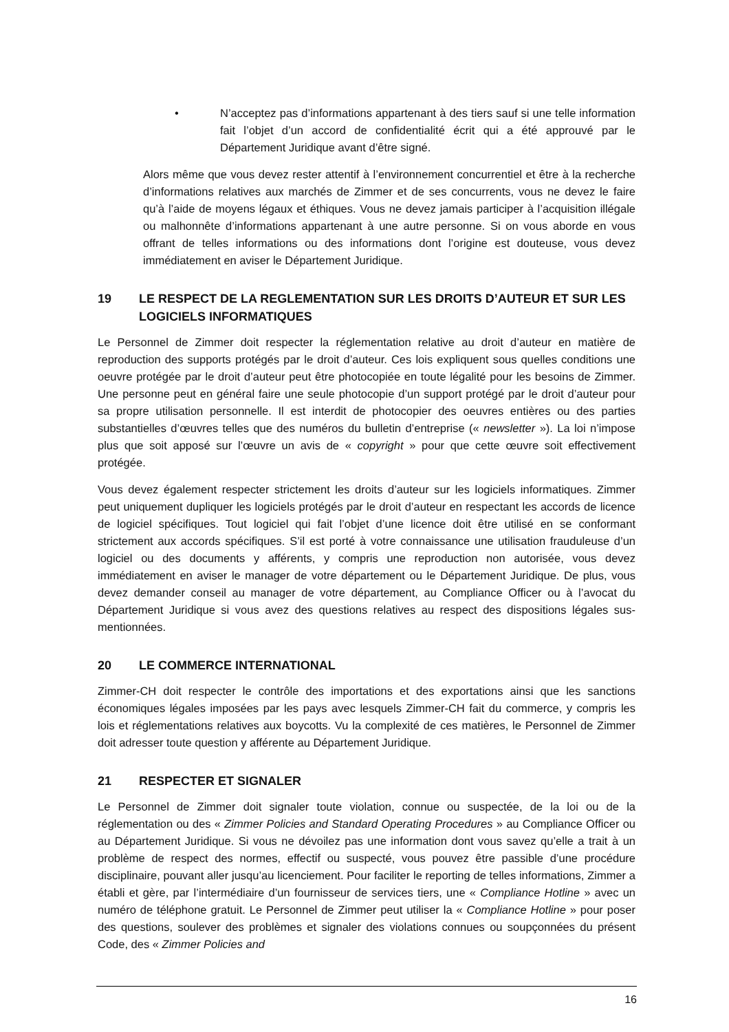• N’acceptez pas d’informations appartenant à des tiers sauf si une telle information fait l’objet d’un accord de confidentialité écrit qui a été approuvé par le Département Juridique avant d’être signé.
Alors même que vous devez rester attentif à l’environnement concurrentiel et être à la recherche d’informations relatives aux marchés de Zimmer et de ses concurrents, vous ne devez le faire qu’à l’aide de moyens légaux et éthiques. Vous ne devez jamais participer à l’acquisition illégale ou malhonnête d’informations appartenant à une autre personne. Si on vous aborde en vous offrant de telles informations ou des informations dont l’origine est douteuse, vous devez immédiatement en aviser le Département Juridique.
19 LE RESPECT DE LA REGLEMENTATION SUR LES DROITS D’AUTEUR ET SUR LES LOGICIELS INFORMATIQUES
Le Personnel de Zimmer doit respecter la réglementation relative au droit d’auteur en matière de reproduction des supports protégés par le droit d’auteur. Ces lois expliquent sous quelles conditions une oeuvre protégée par le droit d’auteur peut être photocopiée en toute légalité pour les besoins de Zimmer. Une personne peut en général faire une seule photocopie d’un support protégé par le droit d’auteur pour sa propre utilisation personnelle. Il est interdit de photocopier des oeuvres entières ou des parties substantielles d’œuvres telles que des numéros du bulletin d’entreprise (« newsletter »). La loi n’impose plus que soit apposé sur l’œuvre un avis de « copyright » pour que cette œuvre soit effectivement protégée.
Vous devez également respecter strictement les droits d’auteur sur les logiciels informatiques. Zimmer peut uniquement dupliquer les logiciels protégés par le droit d’auteur en respectant les accords de licence de logiciel spécifiques. Tout logiciel qui fait l’objet d’une licence doit être utilisé en se conformant strictement aux accords spécifiques. S’il est porté à votre connaissance une utilisation frauduleuse d’un logiciel ou des documents y afférents, y compris une reproduction non autorisée, vous devez immédiatement en aviser le manager de votre département ou le Département Juridique. De plus, vous devez demander conseil au manager de votre département, au Compliance Officer ou à l’avocat du Département Juridique si vous avez des questions relatives au respect des dispositions légales sus-mentionnées.
20 LE COMMERCE INTERNATIONAL
Zimmer-CH doit respecter le contrôle des importations et des exportations ainsi que les sanctions économiques légales imposées par les pays avec lesquels Zimmer-CH fait du commerce, y compris les lois et réglementations relatives aux boycotts. Vu la complexité de ces matières, le Personnel de Zimmer doit adresser toute question y afférente au Département Juridique.
21 RESPECTER ET SIGNALER
Le Personnel de Zimmer doit signaler toute violation, connue ou suspectée, de la loi ou de la réglementation ou des « Zimmer Policies and Standard Operating Procedures » au Compliance Officer ou au Département Juridique. Si vous ne dévoilez pas une information dont vous savez qu’elle a trait à un problème de respect des normes, effectif ou suspecté, vous pouvez être passible d’une procédure disciplinaire, pouvant aller jusqu’au licenciement. Pour faciliter le reporting de telles informations, Zimmer a établi et gère, par l’intermédiaire d’un fournisseur de services tiers, une « Compliance Hotline » avec un numéro de téléphone gratuit. Le Personnel de Zimmer peut utiliser la « Compliance Hotline » pour poser des questions, soulever des problèmes et signaler des violations connues ou soupçonnées du présent Code, des « Zimmer Policies and
16